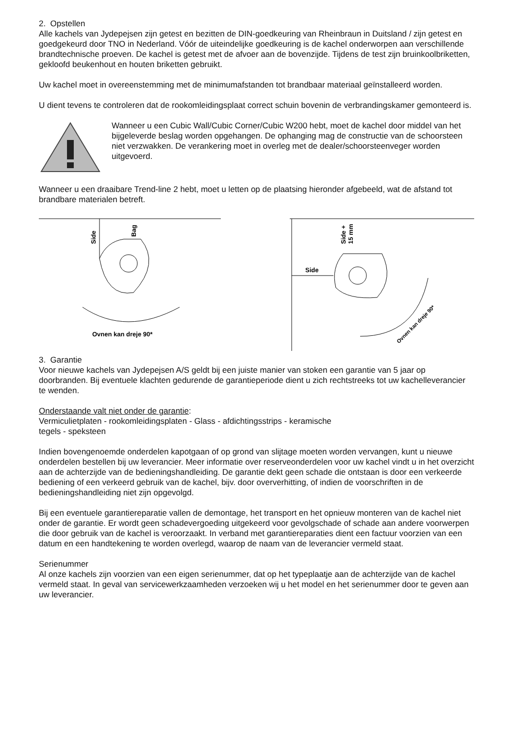2. Opstellen
Alle kachels van Jydepejsen zijn getest en bezitten de DIN-goedkeuring van Rheinbraun in Duitsland / zijn getest en goedgekeurd door TNO in Nederland. Vóór de uiteindelijke goedkeuring is de kachel onderworpen aan verschillende brandtechnische proeven. De kachel is getest met de afvoer aan de bovenzijde. Tijdens de test zijn bruinkoolbriketten, gekloofd beukenhout en houten briketten gebruikt.
Uw kachel moet in overeenstemming met de minimumafstanden tot brandbaar materiaal geïnstalleerd worden.
U dient tevens te controleren dat de rookomleidingsplaat correct schuin bovenin de verbrandingskamer gemonteerd is.
Wanneer u een Cubic Wall/Cubic Corner/Cubic W200 hebt, moet de kachel door middel van het bijgeleverde beslag worden opgehangen. De ophanging mag de constructie van de schoorsteen niet verzwakken. De verankering moet in overleg met de dealer/schoorsteenveger worden uitgevoerd.
Wanneer u een draaibare Trend-line 2 hebt, moet u letten op de plaatsing hieronder afgebeeld, wat de afstand tot brandbare materialen betreft.
Side
Bag
Ovnen kan dreje 90*
Side
Side +
15 mm
Ovnen kan dreje 90*
3. Garantie
Voor nieuwe kachels van Jydepejsen A/S geldt bij een juiste manier van stoken een garantie van 5 jaar op doorbranden. Bij eventuele klachten gedurende de garantieperiode dient u zich rechtstreeks tot uw kachelleverancier te wenden.
Onderstaande valt niet onder de garantie:
Vermiculietplaten - rookomleidingsplaten - Glass - afdichtingsstrips - keramische
tegels - speksteen
Indien bovengenoemde onderdelen kapotgaan of op grond van slijtage moeten worden vervangen, kunt u nieuwe onderdelen bestellen bij uw leverancier. Meer informatie over reserveonderdelen voor uw kachel vindt u in het overzicht aan de achterzijde van de bedieningshandleiding. De garantie dekt geen schade die ontstaan is door een verkeerde bediening of een verkeerd gebruik van de kachel, bijv. door oververhitting, of indien de voorschriften in de bedieningshandleiding niet zijn opgevolgd.
Bij een eventuele garantiereparatie vallen de demontage, het transport en het opnieuw monteren van de kachel niet onder de garantie. Er wordt geen schadevergoeding uitgekeerd voor gevolgschade of schade aan andere voorwerpen die door gebruik van de kachel is veroorzaakt. In verband met garantiereparaties dient een factuur voorzien van een datum en een handtekening te worden overlegd, waarop de naam van de leverancier vermeld staat.
Serienummer
Al onze kachels zijn voorzien van een eigen serienummer, dat op het typeplaatje aan de achterzijde van de kachel vermeld staat. In geval van servicewerkzaamheden verzoeken wij u het model en het serienummer door te geven aan uw leverancier.